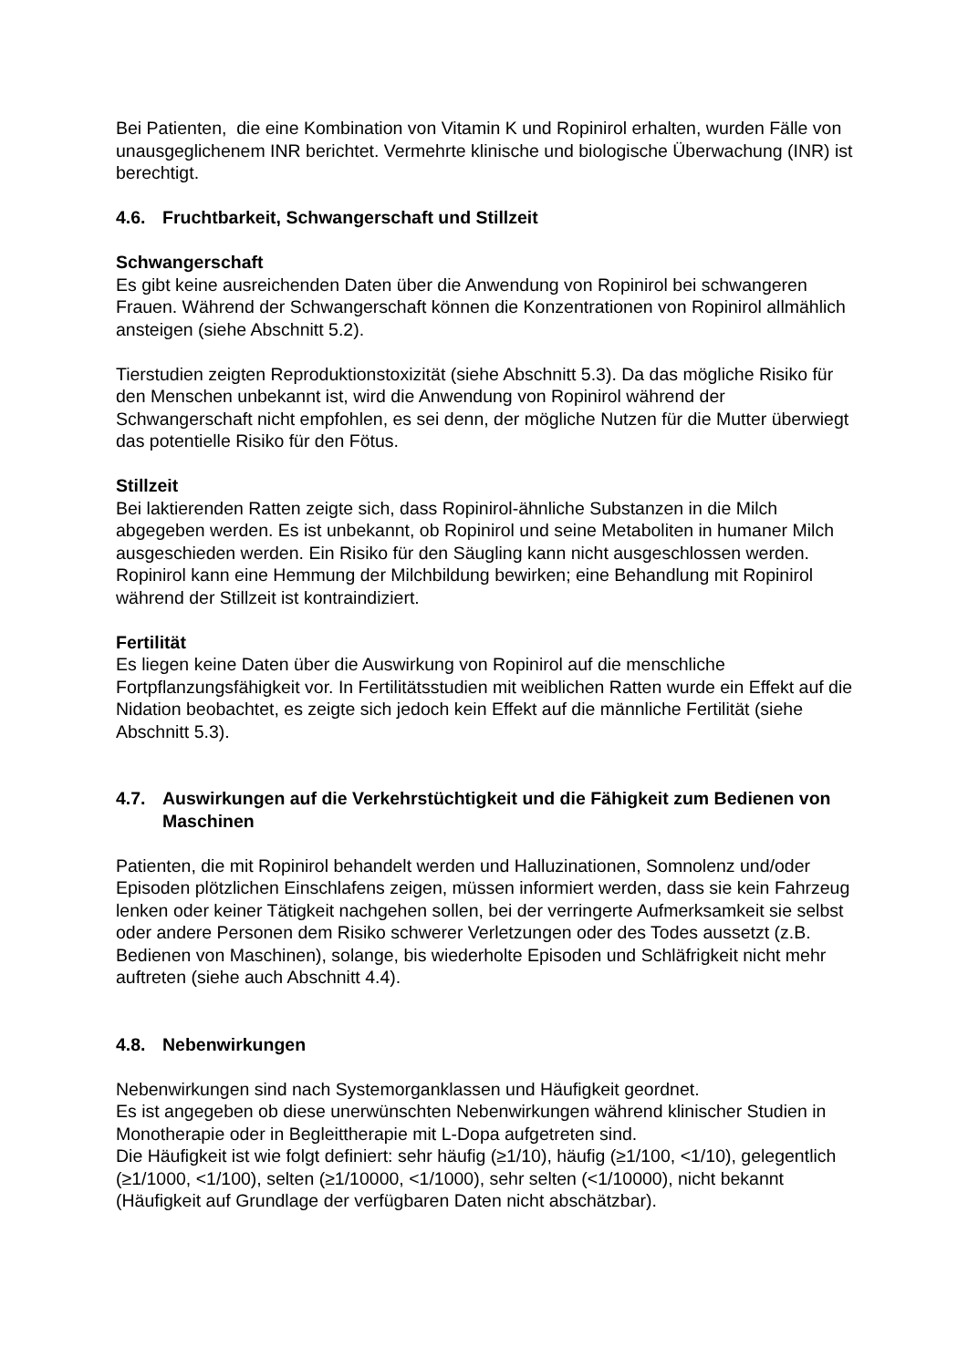Bei Patienten, die eine Kombination von Vitamin K und Ropinirol erhalten, wurden Fälle von unausgeglichenem INR berichtet. Vermehrte klinische und biologische Überwachung (INR) ist berechtigt.
4.6. Fruchtbarkeit, Schwangerschaft und Stillzeit
Schwangerschaft
Es gibt keine ausreichenden Daten über die Anwendung von Ropinirol bei schwangeren Frauen. Während der Schwangerschaft können die Konzentrationen von Ropinirol allmählich ansteigen (siehe Abschnitt 5.2).
Tierstudien zeigten Reproduktionstoxizität (siehe Abschnitt 5.3). Da das mögliche Risiko für den Menschen unbekannt ist, wird die Anwendung von Ropinirol während der Schwangerschaft nicht empfohlen, es sei denn, der mögliche Nutzen für die Mutter überwiegt das potentielle Risiko für den Fötus.
Stillzeit
Bei laktierenden Ratten zeigte sich, dass Ropinirol-ähnliche Substanzen in die Milch abgegeben werden. Es ist unbekannt, ob Ropinirol und seine Metaboliten in humaner Milch ausgeschieden werden. Ein Risiko für den Säugling kann nicht ausgeschlossen werden.
Ropinirol kann eine Hemmung der Milchbildung bewirken; eine Behandlung mit Ropinirol während der Stillzeit ist kontraindiziert.
Fertilität
Es liegen keine Daten über die Auswirkung von Ropinirol auf die menschliche Fortpflanzungsfähigkeit vor. In Fertilitätsstudien mit weiblichen Ratten wurde ein Effekt auf die Nidation beobachtet, es zeigte sich jedoch kein Effekt auf die männliche Fertilität (siehe Abschnitt 5.3).
4.7. Auswirkungen auf die Verkehrstüchtigkeit und die Fähigkeit zum Bedienen von Maschinen
Patienten, die mit Ropinirol behandelt werden und Halluzinationen, Somnolenz und/oder Episoden plötzlichen Einschlafens zeigen, müssen informiert werden, dass sie kein Fahrzeug lenken oder keiner Tätigkeit nachgehen sollen, bei der verringerte Aufmerksamkeit sie selbst oder andere Personen dem Risiko schwerer Verletzungen oder des Todes aussetzt (z.B. Bedienen von Maschinen), solange, bis wiederholte Episoden und Schläfrigkeit nicht mehr auftreten (siehe auch Abschnitt 4.4).
4.8. Nebenwirkungen
Nebenwirkungen sind nach Systemorganklassen und Häufigkeit geordnet.
Es ist angegeben ob diese unerwünschten Nebenwirkungen während klinischer Studien in Monotherapie oder in Begleittherapie mit L-Dopa aufgetreten sind.
Die Häufigkeit ist wie folgt definiert: sehr häufig (≥1/10), häufig (≥1/100, <1/10), gelegentlich (≥1/1000, <1/100), selten (≥1/10000, <1/1000), sehr selten (<1/10000), nicht bekannt (Häufigkeit auf Grundlage der verfügbaren Daten nicht abschätzbar).